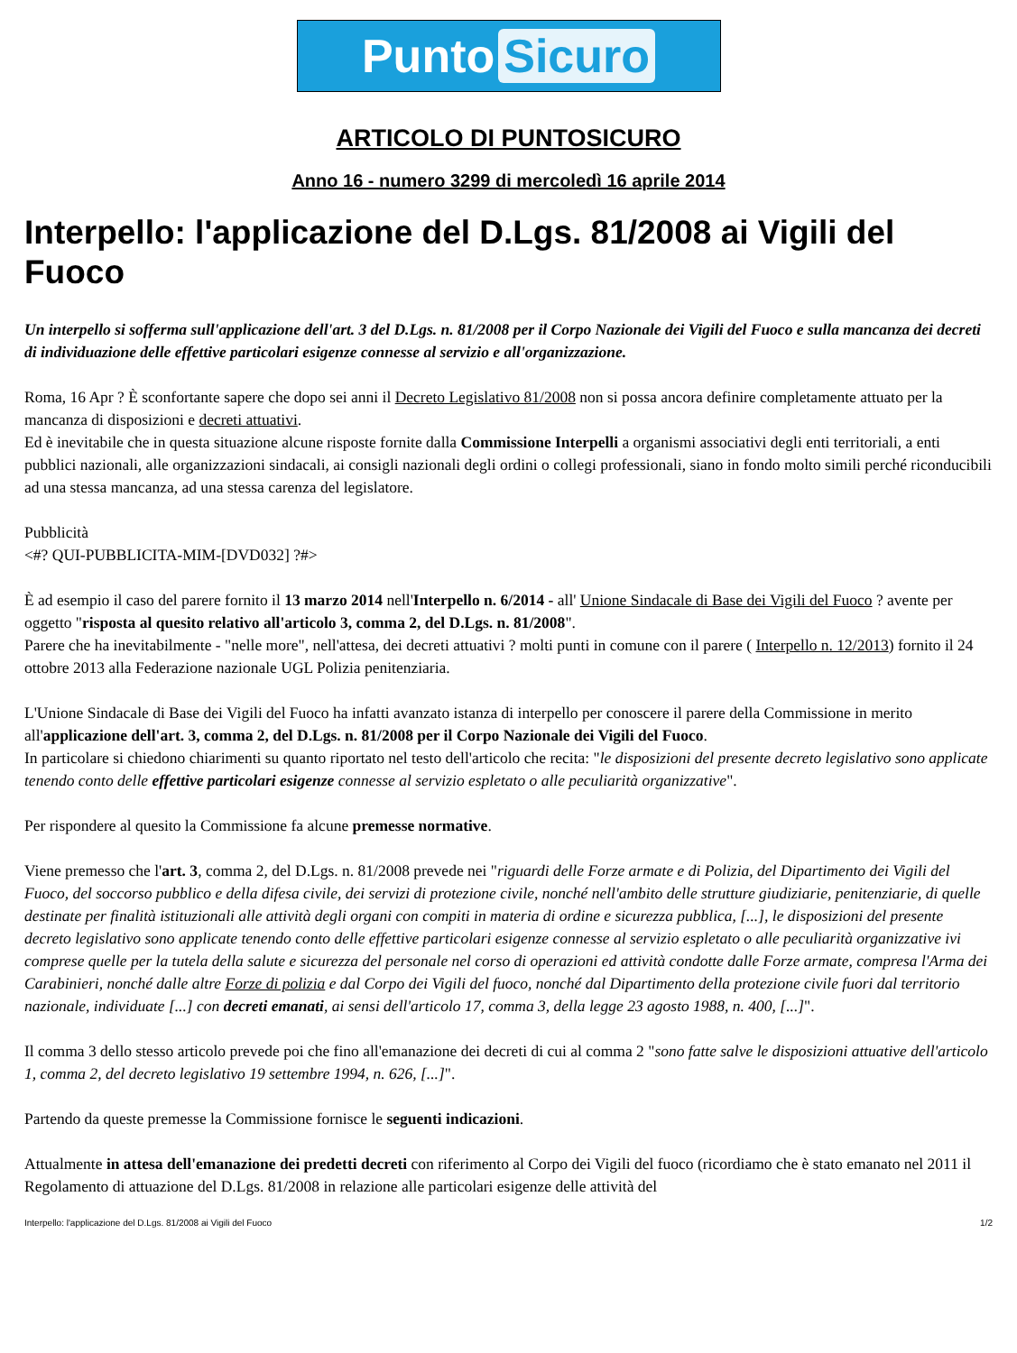Punto Sicuro
ARTICOLO DI PUNTOSICURO
Anno 16 - numero 3299 di mercoledì 16 aprile 2014
Interpello: l'applicazione del D.Lgs. 81/2008 ai Vigili del Fuoco
Un interpello si sofferma sull'applicazione dell'art. 3 del D.Lgs. n. 81/2008 per il Corpo Nazionale dei Vigili del Fuoco e sulla mancanza dei decreti di individuazione delle effettive particolari esigenze connesse al servizio e all'organizzazione.
Roma, 16 Apr ? È sconfortante sapere che dopo sei anni il Decreto Legislativo 81/2008 non si possa ancora definire completamente attuato per la mancanza di disposizioni e decreti attuativi.
Ed è inevitabile che in questa situazione alcune risposte fornite dalla Commissione Interpelli a organismi associativi degli enti territoriali, a enti pubblici nazionali, alle organizzazioni sindacali, ai consigli nazionali degli ordini o collegi professionali, siano in fondo molto simili perché riconducibili ad una stessa mancanza, ad una stessa carenza del legislatore.
Pubblicità
<#? QUI-PUBBLICITA-MIM-[DVD032] ?#>
È ad esempio il caso del parere fornito il 13 marzo 2014 nell'Interpello n. 6/2014 - all' Unione Sindacale di Base dei Vigili del Fuoco ? avente per oggetto "risposta al quesito relativo all'articolo 3, comma 2, del D.Lgs. n. 81/2008".
Parere che ha inevitabilmente - "nelle more", nell'attesa, dei decreti attuativi ? molti punti in comune con il parere ( Interpello n. 12/2013) fornito il 24 ottobre 2013 alla Federazione nazionale UGL Polizia penitenziaria.
L'Unione Sindacale di Base dei Vigili del Fuoco ha infatti avanzato istanza di interpello per conoscere il parere della Commissione in merito all'applicazione dell'art. 3, comma 2, del D.Lgs. n. 81/2008 per il Corpo Nazionale dei Vigili del Fuoco.
In particolare si chiedono chiarimenti su quanto riportato nel testo dell'articolo che recita: "le disposizioni del presente decreto legislativo sono applicate tenendo conto delle effettive particolari esigenze connesse al servizio espletato o alle peculiarità organizzative".
Per rispondere al quesito la Commissione fa alcune premesse normative.
Viene premesso che l'art. 3, comma 2, del D.Lgs. n. 81/2008 prevede nei "riguardi delle Forze armate e di Polizia, del Dipartimento dei Vigili del Fuoco, del soccorso pubblico e della difesa civile, dei servizi di protezione civile, nonché nell'ambito delle strutture giudiziarie, penitenziarie, di quelle destinate per finalità istituzionali alle attività degli organi con compiti in materia di ordine e sicurezza pubblica, [...], le disposizioni del presente decreto legislativo sono applicate tenendo conto delle effettive particolari esigenze connesse al servizio espletato o alle peculiarità organizzative ivi comprese quelle per la tutela della salute e sicurezza del personale nel corso di operazioni ed attività condotte dalle Forze armate, compresa l'Arma dei Carabinieri, nonché dalle altre Forze di polizia e dal Corpo dei Vigili del fuoco, nonché dal Dipartimento della protezione civile fuori dal territorio nazionale, individuate [...] con decreti emanati, ai sensi dell'articolo 17, comma 3, della legge 23 agosto 1988, n. 400, [...]".
Il comma 3 dello stesso articolo prevede poi che fino all'emanazione dei decreti di cui al comma 2 "sono fatte salve le disposizioni attuative dell'articolo 1, comma 2, del decreto legislativo 19 settembre 1994, n. 626, [...]".
Partendo da queste premesse la Commissione fornisce le seguenti indicazioni.
Attualmente in attesa dell'emanazione dei predetti decreti con riferimento al Corpo dei Vigili del fuoco (ricordiamo che è stato emanato nel 2011 il Regolamento di attuazione del D.Lgs. 81/2008 in relazione alle particolari esigenze delle attività del
Interpello: l'applicazione del D.Lgs. 81/2008 ai Vigili del Fuoco 1/2